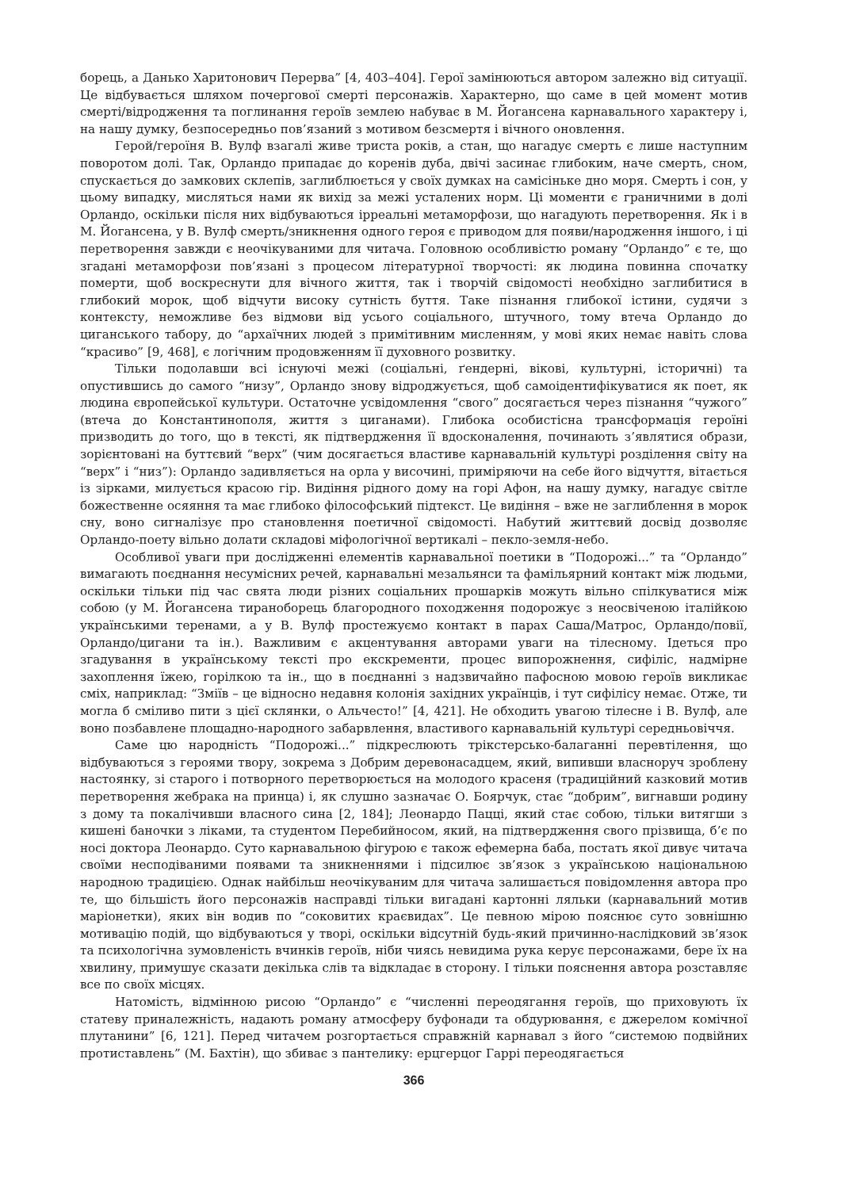борець, а Данько Харитонович Перерва” [4, 403–404]. Герої замінюються автором залежно від ситуації. Це відбувається шляхом почергової смерті персонажів. Характерно, що саме в цей момент мотив смерті/відродження та поглинання героїв землею набуває в М. Йогансена карнавального характеру і, на нашу думку, безпосередньо пов’язаний з мотивом безсмертя і вічного оновлення.
Герой/героїня В. Вулф взагалі живе триста років, а стан, що нагадує смерть є лише наступним поворотом долі. Так, Орландо припадає до коренів дуба, двічі засинає глибоким, наче смерть, сном, спускається до замкових склепів, заглиблюється у своїх думках на самісіньке дно моря. Смерть і сон, у цьому випадку, мисляться нами як вихід за межі усталених норм. Ці моменти є граничними в долі Орландо, оскільки після них відбуваються ірреальні метаморфози, що нагадують перетворення. Як і в М. Йогансена, у В. Вулф смерть/зникнення одного героя є приводом для появи/народження іншого, і ці перетворення завжди є неочікуваними для читача. Головною особливістю роману “Орландо” є те, що згадані метаморфози пов’язані з процесом літературної творчості: як людина повинна спочатку померти, щоб воскреснути для вічного життя, так і творчій свідомості необхідно заглибитися в глибокий морок, щоб відчути високу сутність буття. Таке пізнання глибокої істини, судячи з контексту, неможливе без відмови від усього соціального, штучного, тому втеча Орландо до циганського табору, до “архаїчних людей з примітивним мисленням, у мові яких немає навіть слова “красиво” [9, 468], є логічним продовженням її духовного розвитку.
Тільки подолавши всі існуючі межі (соціальні, ґендерні, вікові, культурні, історичні) та опустившись до самого “низу”, Орландо знову відроджується, щоб самоідентифікуватися як поет, як людина європейської культури. Остаточне усвідомлення “свого” досягається через пізнання “чужого” (втеча до Константинополя, життя з циганами). Глибока особистісна трансформація героїні призводить до того, що в тексті, як підтвердження її вдосконалення, починають з’являтися образи, зорієнтовані на буттєвий “верх” (чим досягається властиве карнавальній культурі розділення світу на “верх” і “низ”): Орландо задивляється на орла у височині, приміряючи на себе його відчуття, вітається із зірками, милується красою гір. Видіння рідного дому на горі Афон, на нашу думку, нагадує світле божественне осяяння та має глибоко філософський підтекст. Це видіння – вже не заглиблення в морок сну, воно сигналізує про становлення поетичної свідомості. Набутий життєвий досвід дозволяє Орландо-поету вільно долати складові міфологічної вертикалі – пекло-земля-небо.
Особливої уваги при дослідженні елементів карнавальної поетики в “Подорожі...” та “Орландо” вимагають поєднання несумісних речей, карнавальні мезальянси та фамільярний контакт між людьми, оскільки тільки під час свята люди різних соціальних прошарків можуть вільно спілкуватися між собою (у М. Йогансена тираноборець благородного походження подорожує з неосвіченою італійкою українськими теренами, а у В. Вулф простежуємо контакт в парах Саша/Матрос, Орландо/повії, Орландо/цигани та ін.). Важливим є акцентування авторами уваги на тілесному. Ідеться про згадування в українському тексті про екскременти, процес випорожнення, сифіліс, надмірне захоплення їжею, горілкою та ін., що в поєднанні з надзвичайно пафосною мовою героїв викликає сміх, наприклад: “Зміїв – це відносно недавня колонія західних українців, і тут сифілісу немає. Отже, ти могла б сміливо пити з цієї склянки, о Альчесто!” [4, 421]. Не обходить увагою тілесне і В. Вулф, але воно позбавлене площадно-народного забарвлення, властивого карнавальній культурі середньовіччя.
Саме цю народність “Подорожі...” підкреслюють трікстерсько-балаганні перевтілення, що відбуваються з героями твору, зокрема з Добрим деревонасадцем, який, випивши власноруч зроблену настоянку, зі старого і потворного перетворюється на молодого красеня (традиційний казковий мотив перетворення жебрака на принца) і, як слушно зазначає О. Боярчук, стає “добрим”, вигнавши родину з дому та покалічивши власного сина [2, 184]; Леонардо Пацці, який стає собою, тільки витягши з кишені баночки з ліками, та студентом Перебийносом, який, на підтвердження свого прізвища, б’є по носі доктора Леонардо. Суто карнавальною фігурою є також ефемерна баба, постать якої дивує читача своїми несподіваними появами та зникненнями і підсилює зв’язок з українською національною народною традицією. Однак найбільш неочікуваним для читача залишається повідомлення автора про те, що більшість його персонажів насправді тільки вигадані картонні ляльки (карнавальний мотив маріонетки), яких він водив по “соковитих краєвидах”. Це певною мірою пояснює суто зовнішню мотивацію подій, що відбуваються у творі, оскільки відсутній будь-який причинно-наслідковий зв’язок та психологічна зумовленість вчинків героїв, ніби чиясь невидима рука керує персонажами, бере їх на хвилину, примушує сказати декілька слів та відкладає в сторону. І тільки пояснення автора розставляє все по своїх місцях.
Натомість, відмінною рисою “Орландо” є “численні переодягання героїв, що приховують їх статеву приналежність, надають роману атмосферу буфонади та обдурювання, є джерелом комічної плутанини” [6, 121]. Перед читачем розгортається справжній карнавал з його “системою подвійних протиставлень” (М. Бахтін), що збиває з пантелику: ерцгерцог Гаррі переодягається
366